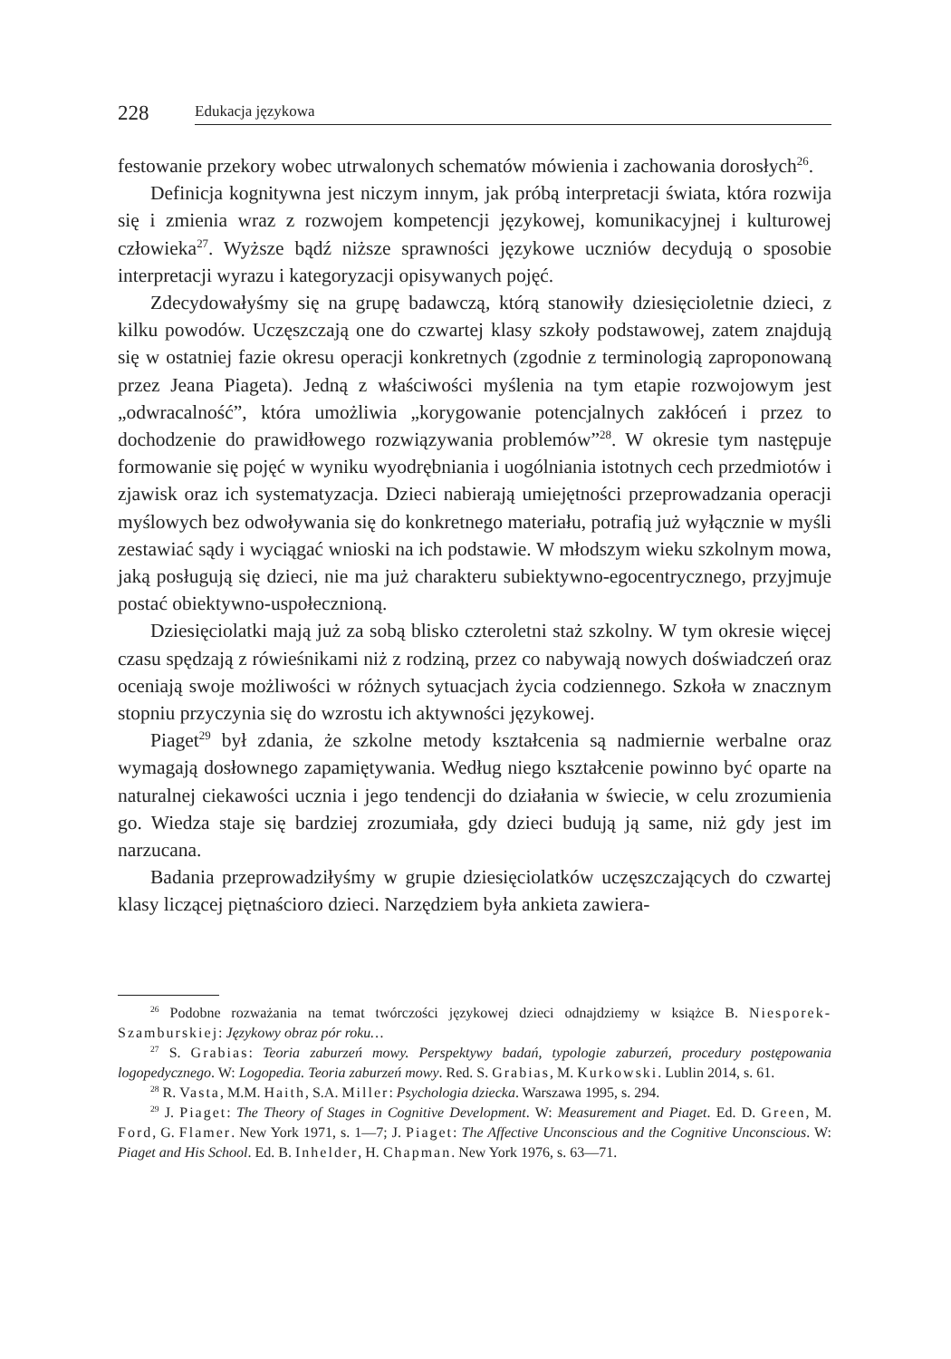228 Edukacja językowa
festowanie przekory wobec utrwalonych schematów mówienia i zachowania dorosłych<sup>26</sup>.
Definicja kognitywna jest niczym innym, jak próbą interpretacji świata, która rozwija się i zmienia wraz z rozwojem kompetencji językowej, komunikacyjnej i kulturowej człowieka<sup>27</sup>. Wyższe bądź niższe sprawności językowe uczniów decydują o sposobie interpretacji wyrazu i kategoryzacji opisywanych pojęć.
Zdecydowałyśmy się na grupę badawczą, którą stanowiły dziesięcioletnie dzieci, z kilku powodów. Uczęszczają one do czwartej klasy szkoły podstawowej, zatem znajdują się w ostatniej fazie okresu operacji konkretnych (zgodnie z terminologią zaproponowaną przez Jeana Piageta). Jedną z właściwości myślenia na tym etapie rozwojowym jest „odwracalność”, która umożliwia „korygowanie potencjalnych zakłóceń i przez to dochodzenie do prawidłowego rozwiązywania problemów”<sup>28</sup>. W okresie tym następuje formowanie się pojęć w wyniku wyodrębniania i uogólniania istotnych cech przedmiotów i zjawisk oraz ich systematyzacja. Dzieci nabierają umiejętności przeprowadzania operacji myślowych bez odwoływania się do konkretnego materiału, potrafią już wyłącznie w myśli zestawiać sądy i wyciągać wnioski na ich podstawie. W młodszym wieku szkolnym mowa, jaką posługują się dzieci, nie ma już charakteru subiektywno-egocentrycznego, przyjmuje postać obiektywno-uspołecznioną.
Dziesięciolatki mają już za sobą blisko czteroletni staż szkolny. W tym okresie więcej czasu spędzają z rówieśnikami niż z rodziną, przez co nabywają nowych doświadczeń oraz oceniają swoje możliwości w różnych sytuacjach życia codziennego. Szkoła w znacznym stopniu przyczynia się do wzrostu ich aktywności językowej.
Piaget<sup>29</sup> był zdania, że szkolne metody kształcenia są nadmiernie werbalne oraz wymagają dosłownego zapamiętywania. Według niego kształcenie powinno być oparte na naturalnej ciekawości ucznia i jego tendencji do działania w świecie, w celu zrozumienia go. Wiedza staje się bardziej zrozumiała, gdy dzieci budują ją same, niż gdy jest im narzucana.
Badania przeprowadziłyśmy w grupie dziesięciolatków uczęszczających do czwartej klasy liczącej piętnaścioro dzieci. Narzędziem była ankieta zawiera-
<sup>26</sup> Podobne rozważania na temat twórczości językowej dzieci odnajdziemy w książce B. Niesporek-Szamburskiej: Językowy obraz pór roku…
<sup>27</sup> S. Grabias: Teoria zaburzeń mowy. Perspektywy badań, typologie zaburzeń, procedury postępowania logopedycznego. W: Logopedia. Teoria zaburzeń mowy. Red. S. Grabias, M. Kurkowski. Lublin 2014, s. 61.
<sup>28</sup> R. Vasta, M.M. Haith, S.A. Miller: Psychologia dziecka. Warszawa 1995, s. 294.
<sup>29</sup> J. Piaget: The Theory of Stages in Cognitive Development. W: Measurement and Piaget. Ed. D. Green, M. Ford, G. Flamer. New York 1971, s. 1—7; J. Piaget: The Affective Unconscious and the Cognitive Unconscious. W: Piaget and His School. Ed. B. Inhelder, H. Chapman. New York 1976, s. 63—71.